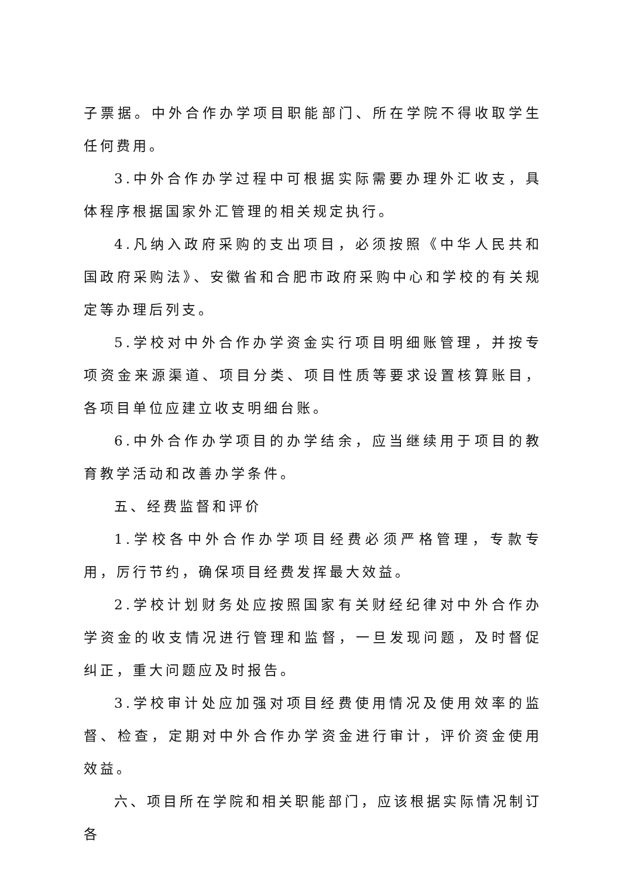子票据。中外合作办学项目职能部门、所在学院不得收取学生任何费用。
3.中外合作办学过程中可根据实际需要办理外汇收支，具体程序根据国家外汇管理的相关规定执行。
4.凡纳入政府采购的支出项目，必须按照《中华人民共和国政府采购法》、安徽省和合肥市政府采购中心和学校的有关规定等办理后列支。
5.学校对中外合作办学资金实行项目明细账管理，并按专项资金来源渠道、项目分类、项目性质等要求设置核算账目，各项目单位应建立收支明细台账。
6.中外合作办学项目的办学结余，应当继续用于项目的教育教学活动和改善办学条件。
五、经费监督和评价
1.学校各中外合作办学项目经费必须严格管理，专款专用，厉行节约，确保项目经费发挥最大效益。
2.学校计划财务处应按照国家有关财经纪律对中外合作办学资金的收支情况进行管理和监督，一旦发现问题，及时督促纠正，重大问题应及时报告。
3.学校审计处应加强对项目经费使用情况及使用效率的监督、检查，定期对中外合作办学资金进行审计，评价资金使用效益。
六、项目所在学院和相关职能部门，应该根据实际情况制订各